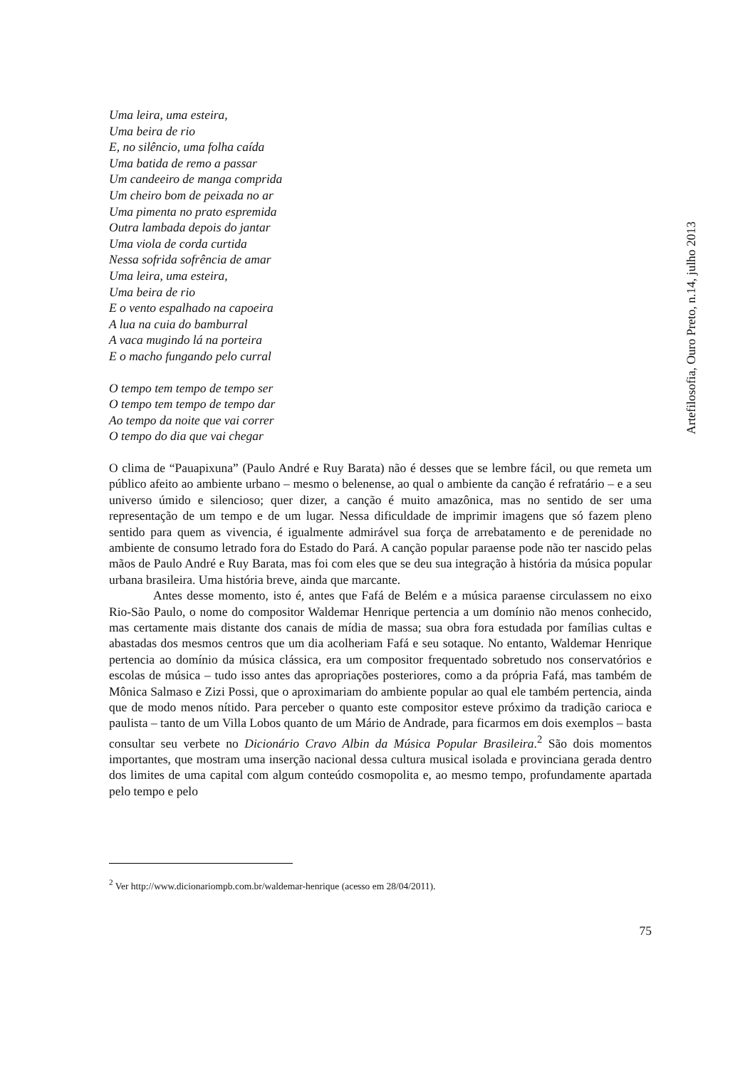Uma leira, uma esteira,
Uma beira de rio
E, no silêncio, uma folha caída
Uma batida de remo a passar
Um candeeiro de manga comprida
Um cheiro bom de peixada no ar
Uma pimenta no prato espremida
Outra lambada depois do jantar
Uma viola de corda curtida
Nessa sofrida sofrência de amar
Uma leira, uma esteira,
Uma beira de rio
E o vento espalhado na capoeira
A lua na cuia do bamburral
A vaca mugindo lá na porteira
E o macho fungando pelo curral
O tempo tem tempo de tempo ser
O tempo tem tempo de tempo dar
Ao tempo da noite que vai correr
O tempo do dia que vai chegar
O clima de “Pauapixuna” (Paulo André e Ruy Barata) não é desses que se lembre fácil, ou que remeta um público afeito ao ambiente urbano – mesmo o belenense, ao qual o ambiente da canção é refratário – e a seu universo úmido e silencioso; quer dizer, a canção é muito amazônica, mas no sentido de ser uma representação de um tempo e de um lugar. Nessa dificuldade de imprimir imagens que só fazem pleno sentido para quem as vivencia, é igualmente admirável sua força de arrebatamento e de perenidade no ambiente de consumo letrado fora do Estado do Pará. A canção popular paraense pode não ter nascido pelas mãos de Paulo André e Ruy Barata, mas foi com eles que se deu sua integração à história da música popular urbana brasileira. Uma história breve, ainda que marcante.
Antes desse momento, isto é, antes que Fafá de Belém e a música paraense circulassem no eixo Rio-São Paulo, o nome do compositor Waldemar Henrique pertencia a um domínio não menos conhecido, mas certamente mais distante dos canais de mídia de massa; sua obra fora estudada por famílias cultas e abastadas dos mesmos centros que um dia acolheriam Fafá e seu sotaque. No entanto, Waldemar Henrique pertencia ao domínio da música clássica, era um compositor frequentado sobretudo nos conservatórios e escolas de música – tudo isso antes das apropriações posteriores, como a da própria Fafá, mas também de Mônica Salmaso e Zizi Possi, que o aproximariam do ambiente popular ao qual ele também pertencia, ainda que de modo menos nítido. Para perceber o quanto este compositor esteve próximo da tradição carioca e paulista – tanto de um Villa Lobos quanto de um Mário de Andrade, para ficarmos em dois exemplos – basta consultar seu verbete no Dicionário Cravo Albin da Música Popular Brasileira.<sup>2</sup> São dois momentos importantes, que mostram uma inserção nacional dessa cultura musical isolada e provinciana gerada dentro dos limites de uma capital com algum conteúdo cosmopolita e, ao mesmo tempo, profundamente apartada pelo tempo e pelo
<sup>2</sup> Ver http://www.dicionariompb.com.br/waldemar-henrique (acesso em 28/04/2011).
75
Artefilosofia, Ouro Preto, n.14, julho 2013